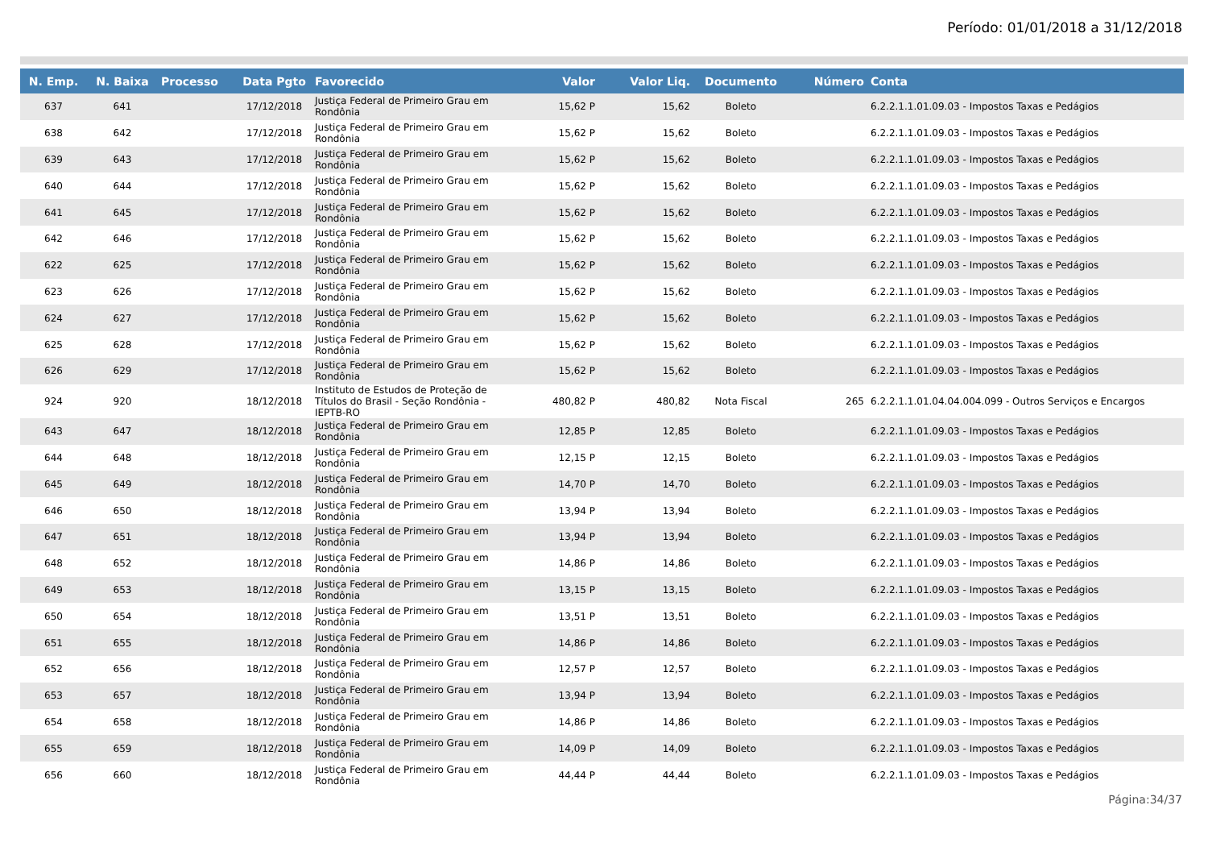Período: 01/01/2018 a 31/12/2018
| N. Emp. | N. Baixa | Processo | Data Pgto | Favorecido | Valor | Valor Liq. | Documento | Número | Conta |
| --- | --- | --- | --- | --- | --- | --- | --- | --- | --- |
| 637 | 641 | | 17/12/2018 | Justiça Federal de Primeiro Grau em Rondônia | 15,62 P | 15,62 | Boleto | | 6.2.2.1.1.01.09.03 - Impostos Taxas e Pedágios |
| 638 | 642 | | 17/12/2018 | Justiça Federal de Primeiro Grau em Rondônia | 15,62 P | 15,62 | Boleto | | 6.2.2.1.1.01.09.03 - Impostos Taxas e Pedágios |
| 639 | 643 | | 17/12/2018 | Justiça Federal de Primeiro Grau em Rondônia | 15,62 P | 15,62 | Boleto | | 6.2.2.1.1.01.09.03 - Impostos Taxas e Pedágios |
| 640 | 644 | | 17/12/2018 | Justiça Federal de Primeiro Grau em Rondônia | 15,62 P | 15,62 | Boleto | | 6.2.2.1.1.01.09.03 - Impostos Taxas e Pedágios |
| 641 | 645 | | 17/12/2018 | Justiça Federal de Primeiro Grau em Rondônia | 15,62 P | 15,62 | Boleto | | 6.2.2.1.1.01.09.03 - Impostos Taxas e Pedágios |
| 642 | 646 | | 17/12/2018 | Justiça Federal de Primeiro Grau em Rondônia | 15,62 P | 15,62 | Boleto | | 6.2.2.1.1.01.09.03 - Impostos Taxas e Pedágios |
| 622 | 625 | | 17/12/2018 | Justiça Federal de Primeiro Grau em Rondônia | 15,62 P | 15,62 | Boleto | | 6.2.2.1.1.01.09.03 - Impostos Taxas e Pedágios |
| 623 | 626 | | 17/12/2018 | Justiça Federal de Primeiro Grau em Rondônia | 15,62 P | 15,62 | Boleto | | 6.2.2.1.1.01.09.03 - Impostos Taxas e Pedágios |
| 624 | 627 | | 17/12/2018 | Justiça Federal de Primeiro Grau em Rondônia | 15,62 P | 15,62 | Boleto | | 6.2.2.1.1.01.09.03 - Impostos Taxas e Pedágios |
| 625 | 628 | | 17/12/2018 | Justiça Federal de Primeiro Grau em Rondônia | 15,62 P | 15,62 | Boleto | | 6.2.2.1.1.01.09.03 - Impostos Taxas e Pedágios |
| 626 | 629 | | 17/12/2018 | Justiça Federal de Primeiro Grau em Rondônia | 15,62 P | 15,62 | Boleto | | 6.2.2.1.1.01.09.03 - Impostos Taxas e Pedágios |
| 924 | 920 | | 18/12/2018 | Instituto de Estudos de Proteção de Títulos do Brasil - Seção Rondônia - IEPTB-RO | 480,82 P | 480,82 | Nota Fiscal | 265 | 6.2.2.1.1.01.04.04.004.099 - Outros Serviços e Encargos |
| 643 | 647 | | 18/12/2018 | Justiça Federal de Primeiro Grau em Rondônia | 12,85 P | 12,85 | Boleto | | 6.2.2.1.1.01.09.03 - Impostos Taxas e Pedágios |
| 644 | 648 | | 18/12/2018 | Justiça Federal de Primeiro Grau em Rondônia | 12,15 P | 12,15 | Boleto | | 6.2.2.1.1.01.09.03 - Impostos Taxas e Pedágios |
| 645 | 649 | | 18/12/2018 | Justiça Federal de Primeiro Grau em Rondônia | 14,70 P | 14,70 | Boleto | | 6.2.2.1.1.01.09.03 - Impostos Taxas e Pedágios |
| 646 | 650 | | 18/12/2018 | Justiça Federal de Primeiro Grau em Rondônia | 13,94 P | 13,94 | Boleto | | 6.2.2.1.1.01.09.03 - Impostos Taxas e Pedágios |
| 647 | 651 | | 18/12/2018 | Justiça Federal de Primeiro Grau em Rondônia | 13,94 P | 13,94 | Boleto | | 6.2.2.1.1.01.09.03 - Impostos Taxas e Pedágios |
| 648 | 652 | | 18/12/2018 | Justiça Federal de Primeiro Grau em Rondônia | 14,86 P | 14,86 | Boleto | | 6.2.2.1.1.01.09.03 - Impostos Taxas e Pedágios |
| 649 | 653 | | 18/12/2018 | Justiça Federal de Primeiro Grau em Rondônia | 13,15 P | 13,15 | Boleto | | 6.2.2.1.1.01.09.03 - Impostos Taxas e Pedágios |
| 650 | 654 | | 18/12/2018 | Justiça Federal de Primeiro Grau em Rondônia | 13,51 P | 13,51 | Boleto | | 6.2.2.1.1.01.09.03 - Impostos Taxas e Pedágios |
| 651 | 655 | | 18/12/2018 | Justiça Federal de Primeiro Grau em Rondônia | 14,86 P | 14,86 | Boleto | | 6.2.2.1.1.01.09.03 - Impostos Taxas e Pedágios |
| 652 | 656 | | 18/12/2018 | Justiça Federal de Primeiro Grau em Rondônia | 12,57 P | 12,57 | Boleto | | 6.2.2.1.1.01.09.03 - Impostos Taxas e Pedágios |
| 653 | 657 | | 18/12/2018 | Justiça Federal de Primeiro Grau em Rondônia | 13,94 P | 13,94 | Boleto | | 6.2.2.1.1.01.09.03 - Impostos Taxas e Pedágios |
| 654 | 658 | | 18/12/2018 | Justiça Federal de Primeiro Grau em Rondônia | 14,86 P | 14,86 | Boleto | | 6.2.2.1.1.01.09.03 - Impostos Taxas e Pedágios |
| 655 | 659 | | 18/12/2018 | Justiça Federal de Primeiro Grau em Rondônia | 14,09 P | 14,09 | Boleto | | 6.2.2.1.1.01.09.03 - Impostos Taxas e Pedágios |
| 656 | 660 | | 18/12/2018 | Justiça Federal de Primeiro Grau em Rondônia | 44,44 P | 44,44 | Boleto | | 6.2.2.1.1.01.09.03 - Impostos Taxas e Pedágios |
Página:34/37